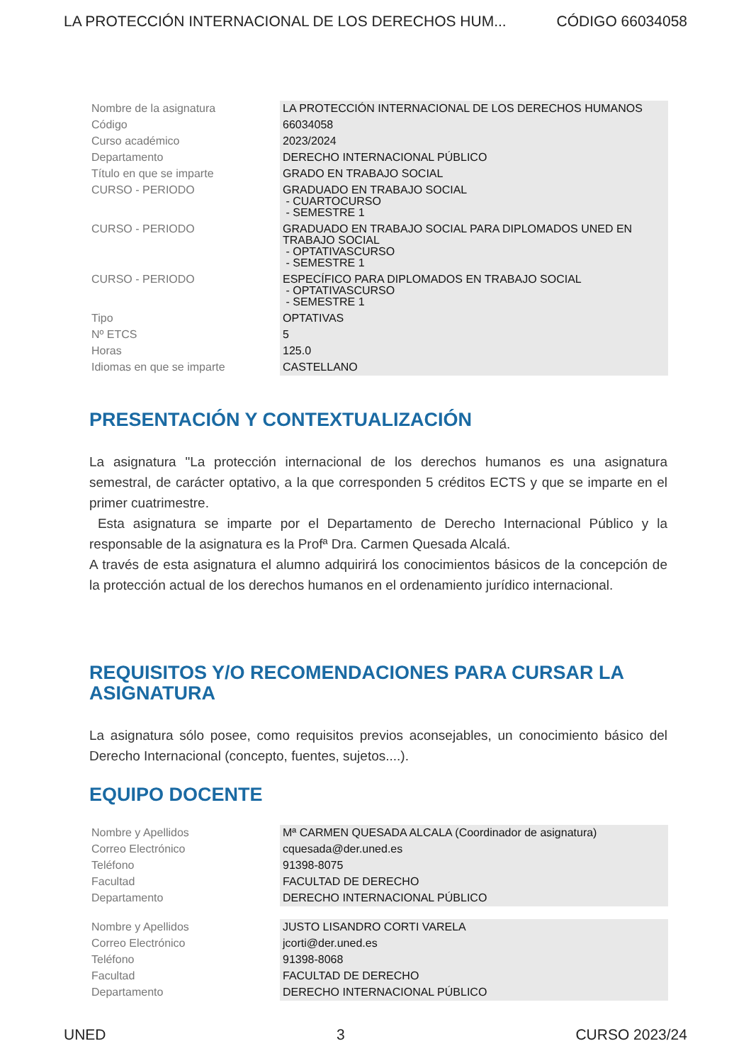LA PROTECCIÓN INTERNACIONAL DE LOS DERECHOS HUM... CÓDIGO 66034058
| Nombre de la asignatura | LA PROTECCIÓN INTERNACIONAL DE LOS DERECHOS HUMANOS |
| Código | 66034058 |
| Curso académico | 2023/2024 |
| Departamento | DERECHO INTERNACIONAL PÚBLICO |
| Título en que se imparte | GRADO EN TRABAJO SOCIAL |
| CURSO - PERIODO | GRADUADO EN TRABAJO SOCIAL - CUARTOCURSO - SEMESTRE 1 |
| CURSO - PERIODO | GRADUADO EN TRABAJO SOCIAL PARA DIPLOMADOS UNED EN TRABAJO SOCIAL - OPTATIVASCURSO - SEMESTRE 1 |
| CURSO - PERIODO | ESPECÍFICO PARA DIPLOMADOS EN TRABAJO SOCIAL - OPTATIVASCURSO - SEMESTRE 1 |
| Tipo | OPTATIVAS |
| Nº ETCS | 5 |
| Horas | 125.0 |
| Idiomas en que se imparte | CASTELLANO |
PRESENTACIÓN Y CONTEXTUALIZACIÓN
La asignatura "La protección internacional de los derechos humanos es una asignatura semestral, de carácter optativo, a la que corresponden 5 créditos ECTS y que se imparte en el primer cuatrimestre.
Esta asignatura se imparte por el Departamento de Derecho Internacional Público y la responsable de la asignatura es la Profª Dra. Carmen Quesada Alcalá.
A través de esta asignatura el alumno adquirirá los conocimientos básicos de la concepción de la protección actual de los derechos humanos en el ordenamiento jurídico internacional.
REQUISITOS Y/O RECOMENDACIONES PARA CURSAR LA ASIGNATURA
La asignatura sólo posee, como requisitos previos aconsejables, un conocimiento básico del Derecho Internacional (concepto, fuentes, sujetos....).
EQUIPO DOCENTE
| Nombre y Apellidos | Mª CARMEN QUESADA ALCALA (Coordinador de asignatura) |
| Correo Electrónico | cquesada@der.uned.es |
| Teléfono | 91398-8075 |
| Facultad | FACULTAD DE DERECHO |
| Departamento | DERECHO INTERNACIONAL PÚBLICO |
| Nombre y Apellidos | JUSTO LISANDRO CORTI VARELA |
| Correo Electrónico | jcorti@der.uned.es |
| Teléfono | 91398-8068 |
| Facultad | FACULTAD DE DERECHO |
| Departamento | DERECHO INTERNACIONAL PÚBLICO |
UNED 3 CURSO 2023/24